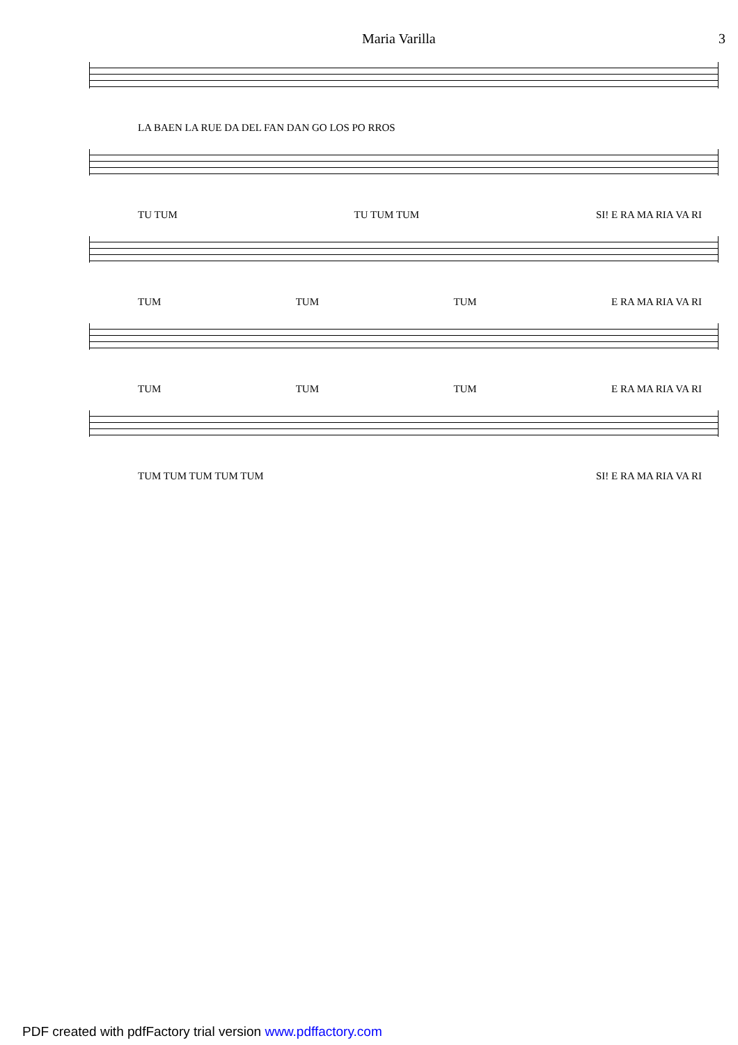Maria Varilla 3
LA BAEN LA RUE DA DEL FAN DAN GO LOS PO RROS
TU TUM TU TUM TUM SI! E RA MA RIA VA RI
TUM TUM TUM E RA MA RIA VA RI
TUM TUM TUM E RA MA RIA VA RI
TUM TUM TUM TUM TUM SI! E RA MA RIA VA RI
PDF created with pdfFactory trial version www.pdffactory.com